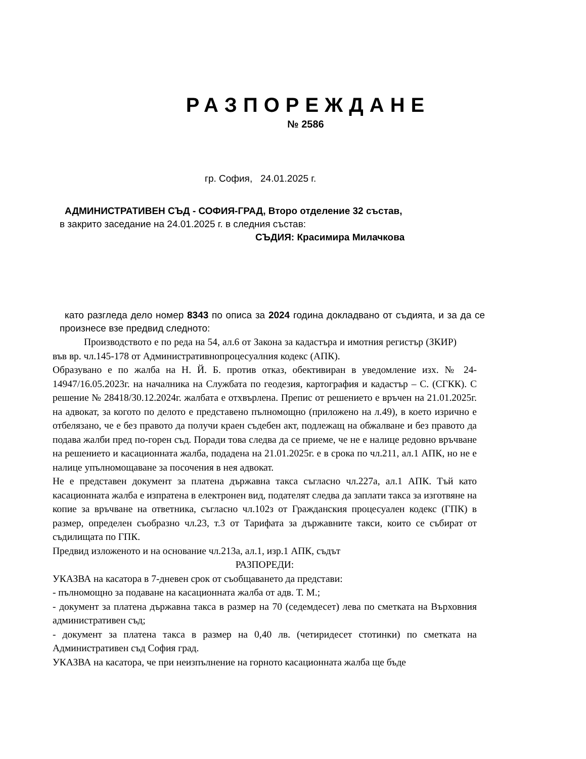РАЗПОРЕЖДАНЕ
№ 2586
гр. София, 24.01.2025 г.
АДМИНИСТРАТИВЕН СЪД - СОФИЯ-ГРАД, Второ отделение 32 състав,
в закрито заседание на 24.01.2025 г. в следния състав:
СЪДИЯ: Красимира Милачкова
като разгледа дело номер 8343 по описа за 2024 година докладвано от съдията, и за да се произнесе взе предвид следното:
Производството е по реда на 54, ал.6 от Закона за кадастъра и имотния регистър (ЗКИР) във вр. чл.145-178 от Административнопроцесуалния кодекс (АПК).
Образувано е по жалба на Н. Й. Б. против отказ, обективиран в уведомление изх. № 24-14947/16.05.2023г. на началника на Службата по геодезия, картография и кадастър – С. (СГКК). С решение № 28418/30.12.2024г. жалбата е отхвърлена. Препис от решението е връчен на 21.01.2025г. на адвокат, за когото по делото е представено пълномощно (приложено на л.49), в което изрично е отбелязано, че е без правото да получи краен съдебен акт, подлежащ на обжалване и без правото да подава жалби пред по-горен съд. Поради това следва да се приеме, че не е налице редовно връчване на решението и касационната жалба, подадена на 21.01.2025г. е в срока по чл.211, ал.1 АПК, но не е налице упълномощаване за посочения в нея адвокат.
Не е представен документ за платена държавна такса съгласно чл.227а, ал.1 АПК. Тъй като касационната жалба е изпратена в електронен вид, подателят следва да заплати такса за изготвяне на копие за връчване на ответника, съгласно чл.102з от Гражданския процесуален кодекс (ГПК) в размер, определен съобразно чл.23, т.3 от Тарифата за държавните такси, които се събират от съдилищата по ГПК.
Предвид изложеното и на основание чл.213а, ал.1, изр.1 АПК, съдът
РАЗПОРЕДИ:
УКАЗВА на касатора в 7-дневен срок от съобщаването да представи:
- пълномощно за подаване на касационната жалба от адв. Т. М.;
- документ за платена държавна такса в размер на 70 (седемдесет) лева по сметката на Върховния административен съд;
- документ за платена такса в размер на 0,40 лв. (четиридесет стотинки) по сметката на Административен съд София град.
УКАЗВА на касатора, че при неизпълнение на горното касационната жалба ще бъде